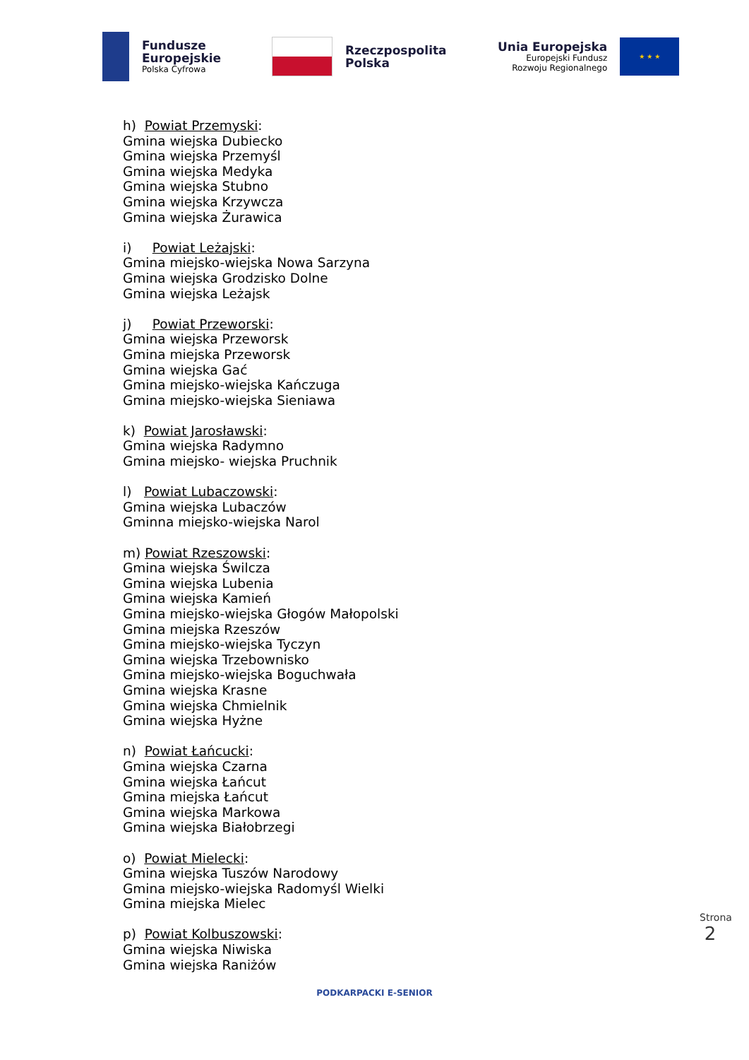Fundusze
Europejskie
Polska Cyfrowa
Rzeczpospolita
Polska
Unia Europejska
Europejski Fundusz
Rozwoju Regionalnego
★ ★ ★
h) Powiat Przemyski:
Gmina wiejska Dubiecko
Gmina wiejska Przemyśl
Gmina wiejska Medyka
Gmina wiejska Stubno
Gmina wiejska Krzywcza
Gmina wiejska Żurawica
i) Powiat Leżajski:
Gmina miejsko-wiejska Nowa Sarzyna
Gmina wiejska Grodzisko Dolne
Gmina wiejska Leżajsk
j) Powiat Przeworski:
Gmina wiejska Przeworsk
Gmina miejska Przeworsk
Gmina wiejska Gać
Gmina miejsko-wiejska Kańczuga
Gmina miejsko-wiejska Sieniawa
k) Powiat Jarosławski:
Gmina wiejska Radymno
Gmina miejsko- wiejska Pruchnik
l) Powiat Lubaczowski:
Gmina wiejska Lubaczów
Gminna miejsko-wiejska Narol
m) Powiat Rzeszowski:
Gmina wiejska Świlcza
Gmina wiejska Lubenia
Gmina wiejska Kamień
Gmina miejsko-wiejska Głogów Małopolski
Gmina miejska Rzeszów
Gmina miejsko-wiejska Tyczyn
Gmina wiejska Trzebownisko
Gmina miejsko-wiejska Boguchwała
Gmina wiejska Krasne
Gmina wiejska Chmielnik
Gmina wiejska Hyżne
n) Powiat Łańcucki:
Gmina wiejska Czarna
Gmina wiejska Łańcut
Gmina miejska Łańcut
Gmina wiejska Markowa
Gmina wiejska Białobrzegi
o) Powiat Mielecki:
Gmina wiejska Tuszów Narodowy
Gmina miejsko-wiejska Radomyśl Wielki
Gmina miejska Mielec
p) Powiat Kolbuszowski:
Gmina wiejska Niwiska
Gmina wiejska Raniżów
PODKARPACKI E-SENIOR
Strona 2